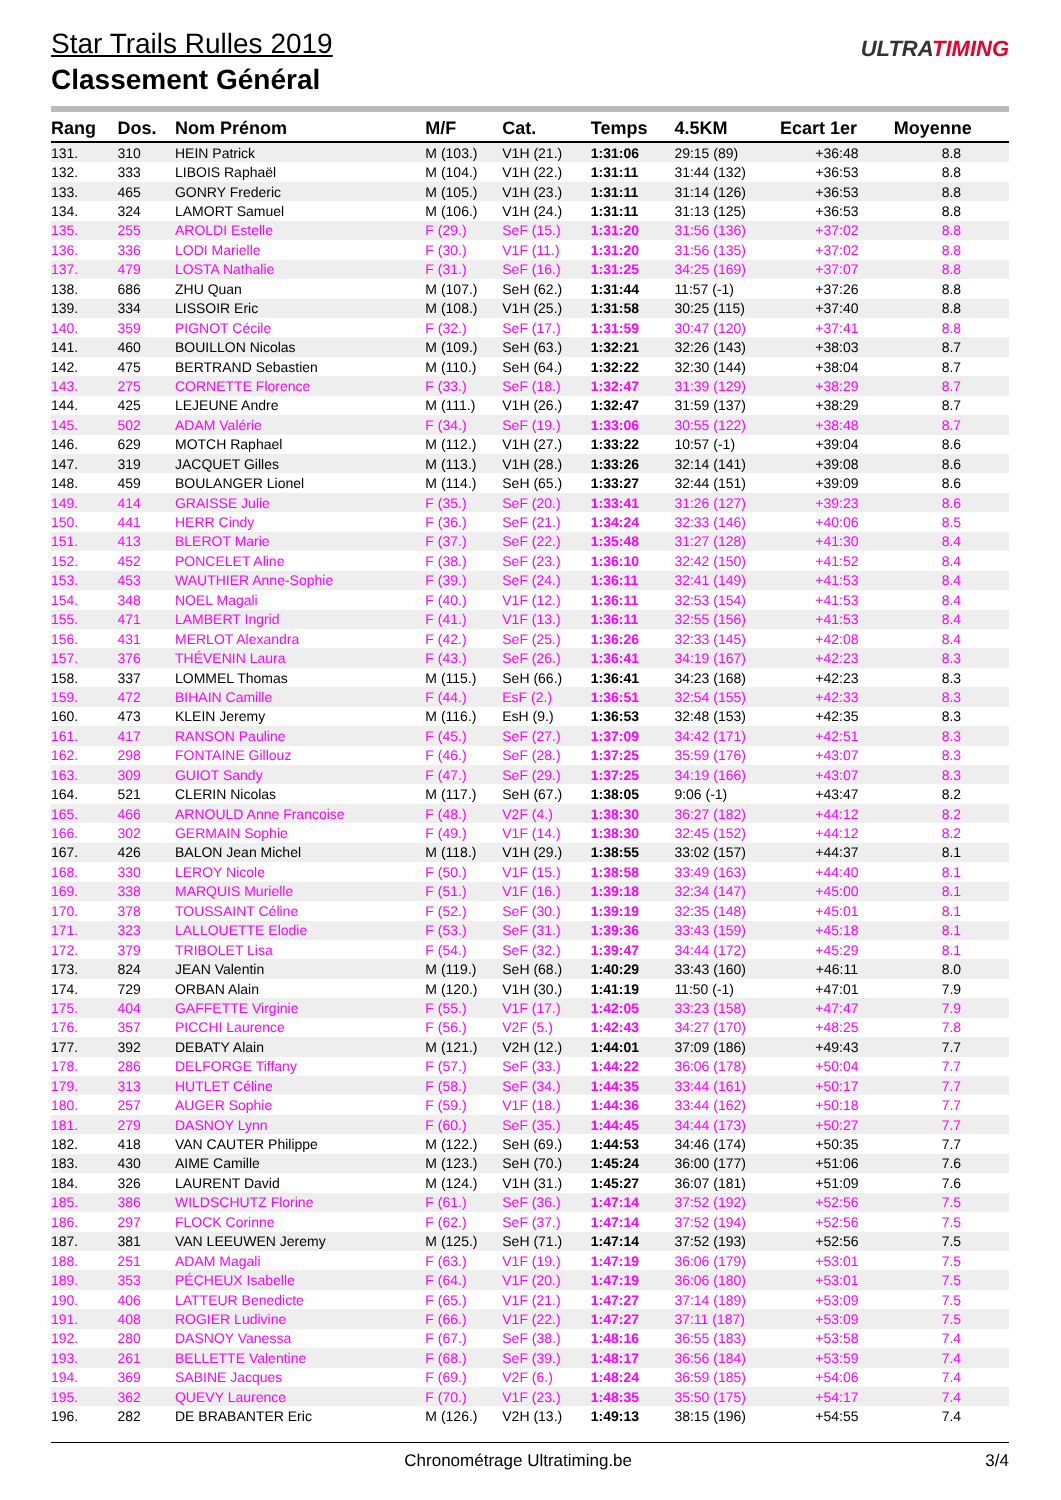Star Trails Rulles 2019
Classement Général
ULTRATIMING
| Rang | Dos. | Nom Prénom | M/F | Cat. | Temps | 4.5KM | Ecart 1er | Moyenne |
| --- | --- | --- | --- | --- | --- | --- | --- | --- |
| 131. | 310 | HEIN Patrick | M (103.) | V1H (21.) | 1:31:06 | 29:15 (89) | +36:48 | 8.8 |
| 132. | 333 | LIBOIS Raphaël | M (104.) | V1H (22.) | 1:31:11 | 31:44 (132) | +36:53 | 8.8 |
| 133. | 465 | GONRY Frederic | M (105.) | V1H (23.) | 1:31:11 | 31:14 (126) | +36:53 | 8.8 |
| 134. | 324 | LAMORT Samuel | M (106.) | V1H (24.) | 1:31:11 | 31:13 (125) | +36:53 | 8.8 |
| 135. | 255 | AROLDI Estelle | F (29.) | SeF (15.) | 1:31:20 | 31:56 (136) | +37:02 | 8.8 |
| 136. | 336 | LODI Marielle | F (30.) | V1F (11.) | 1:31:20 | 31:56 (135) | +37:02 | 8.8 |
| 137. | 479 | LOSTA Nathalie | F (31.) | SeF (16.) | 1:31:25 | 34:25 (169) | +37:07 | 8.8 |
| 138. | 686 | ZHU Quan | M (107.) | SeH (62.) | 1:31:44 | 11:57 (-1) | +37:26 | 8.8 |
| 139. | 334 | LISSOIR Eric | M (108.) | V1H (25.) | 1:31:58 | 30:25 (115) | +37:40 | 8.8 |
| 140. | 359 | PIGNOT Cécile | F (32.) | SeF (17.) | 1:31:59 | 30:47 (120) | +37:41 | 8.8 |
| 141. | 460 | BOUILLON Nicolas | M (109.) | SeH (63.) | 1:32:21 | 32:26 (143) | +38:03 | 8.7 |
| 142. | 475 | BERTRAND Sebastien | M (110.) | SeH (64.) | 1:32:22 | 32:30 (144) | +38:04 | 8.7 |
| 143. | 275 | CORNETTE Florence | F (33.) | SeF (18.) | 1:32:47 | 31:39 (129) | +38:29 | 8.7 |
| 144. | 425 | LEJEUNE Andre | M (111.) | V1H (26.) | 1:32:47 | 31:59 (137) | +38:29 | 8.7 |
| 145. | 502 | ADAM Valérie | F (34.) | SeF (19.) | 1:33:06 | 30:55 (122) | +38:48 | 8.7 |
| 146. | 629 | MOTCH Raphael | M (112.) | V1H (27.) | 1:33:22 | 10:57 (-1) | +39:04 | 8.6 |
| 147. | 319 | JACQUET Gilles | M (113.) | V1H (28.) | 1:33:26 | 32:14 (141) | +39:08 | 8.6 |
| 148. | 459 | BOULANGER Lionel | M (114.) | SeH (65.) | 1:33:27 | 32:44 (151) | +39:09 | 8.6 |
| 149. | 414 | GRAISSE Julie | F (35.) | SeF (20.) | 1:33:41 | 31:26 (127) | +39:23 | 8.6 |
| 150. | 441 | HERR Cindy | F (36.) | SeF (21.) | 1:34:24 | 32:33 (146) | +40:06 | 8.5 |
| 151. | 413 | BLEROT Marie | F (37.) | SeF (22.) | 1:35:48 | 31:27 (128) | +41:30 | 8.4 |
| 152. | 452 | PONCELET Aline | F (38.) | SeF (23.) | 1:36:10 | 32:42 (150) | +41:52 | 8.4 |
| 153. | 453 | WAUTHIER Anne-Sophie | F (39.) | SeF (24.) | 1:36:11 | 32:41 (149) | +41:53 | 8.4 |
| 154. | 348 | NOEL Magali | F (40.) | V1F (12.) | 1:36:11 | 32:53 (154) | +41:53 | 8.4 |
| 155. | 471 | LAMBERT Ingrid | F (41.) | V1F (13.) | 1:36:11 | 32:55 (156) | +41:53 | 8.4 |
| 156. | 431 | MERLOT Alexandra | F (42.) | SeF (25.) | 1:36:26 | 32:33 (145) | +42:08 | 8.4 |
| 157. | 376 | THÉVENIN Laura | F (43.) | SeF (26.) | 1:36:41 | 34:19 (167) | +42:23 | 8.3 |
| 158. | 337 | LOMMEL Thomas | M (115.) | SeH (66.) | 1:36:41 | 34:23 (168) | +42:23 | 8.3 |
| 159. | 472 | BIHAIN Camille | F (44.) | EsF (2.) | 1:36:51 | 32:54 (155) | +42:33 | 8.3 |
| 160. | 473 | KLEIN Jeremy | M (116.) | EsH (9.) | 1:36:53 | 32:48 (153) | +42:35 | 8.3 |
| 161. | 417 | RANSON Pauline | F (45.) | SeF (27.) | 1:37:09 | 34:42 (171) | +42:51 | 8.3 |
| 162. | 298 | FONTAINE Gillouz | F (46.) | SeF (28.) | 1:37:25 | 35:59 (176) | +43:07 | 8.3 |
| 163. | 309 | GUIOT Sandy | F (47.) | SeF (29.) | 1:37:25 | 34:19 (166) | +43:07 | 8.3 |
| 164. | 521 | CLERIN Nicolas | M (117.) | SeH (67.) | 1:38:05 | 9:06 (-1) | +43:47 | 8.2 |
| 165. | 466 | ARNOULD Anne Francoise | F (48.) | V2F (4.) | 1:38:30 | 36:27 (182) | +44:12 | 8.2 |
| 166. | 302 | GERMAIN Sophie | F (49.) | V1F (14.) | 1:38:30 | 32:45 (152) | +44:12 | 8.2 |
| 167. | 426 | BALON Jean Michel | M (118.) | V1H (29.) | 1:38:55 | 33:02 (157) | +44:37 | 8.1 |
| 168. | 330 | LEROY Nicole | F (50.) | V1F (15.) | 1:38:58 | 33:49 (163) | +44:40 | 8.1 |
| 169. | 338 | MARQUIS Murielle | F (51.) | V1F (16.) | 1:39:18 | 32:34 (147) | +45:00 | 8.1 |
| 170. | 378 | TOUSSAINT Céline | F (52.) | SeF (30.) | 1:39:19 | 32:35 (148) | +45:01 | 8.1 |
| 171. | 323 | LALLOUETTE Elodie | F (53.) | SeF (31.) | 1:39:36 | 33:43 (159) | +45:18 | 8.1 |
| 172. | 379 | TRIBOLET Lisa | F (54.) | SeF (32.) | 1:39:47 | 34:44 (172) | +45:29 | 8.1 |
| 173. | 824 | JEAN Valentin | M (119.) | SeH (68.) | 1:40:29 | 33:43 (160) | +46:11 | 8.0 |
| 174. | 729 | ORBAN Alain | M (120.) | V1H (30.) | 1:41:19 | 11:50 (-1) | +47:01 | 7.9 |
| 175. | 404 | GAFFETTE Virginie | F (55.) | V1F (17.) | 1:42:05 | 33:23 (158) | +47:47 | 7.9 |
| 176. | 357 | PICCHI Laurence | F (56.) | V2F (5.) | 1:42:43 | 34:27 (170) | +48:25 | 7.8 |
| 177. | 392 | DEBATY Alain | M (121.) | V2H (12.) | 1:44:01 | 37:09 (186) | +49:43 | 7.7 |
| 178. | 286 | DELFORGE Tiffany | F (57.) | SeF (33.) | 1:44:22 | 36:06 (178) | +50:04 | 7.7 |
| 179. | 313 | HUTLET Céline | F (58.) | SeF (34.) | 1:44:35 | 33:44 (161) | +50:17 | 7.7 |
| 180. | 257 | AUGER Sophie | F (59.) | V1F (18.) | 1:44:36 | 33:44 (162) | +50:18 | 7.7 |
| 181. | 279 | DASNOY Lynn | F (60.) | SeF (35.) | 1:44:45 | 34:44 (173) | +50:27 | 7.7 |
| 182. | 418 | VAN CAUTER Philippe | M (122.) | SeH (69.) | 1:44:53 | 34:46 (174) | +50:35 | 7.7 |
| 183. | 430 | AIME Camille | M (123.) | SeH (70.) | 1:45:24 | 36:00 (177) | +51:06 | 7.6 |
| 184. | 326 | LAURENT David | M (124.) | V1H (31.) | 1:45:27 | 36:07 (181) | +51:09 | 7.6 |
| 185. | 386 | WILDSCHUTZ Florine | F (61.) | SeF (36.) | 1:47:14 | 37:52 (192) | +52:56 | 7.5 |
| 186. | 297 | FLOCK Corinne | F (62.) | SeF (37.) | 1:47:14 | 37:52 (194) | +52:56 | 7.5 |
| 187. | 381 | VAN LEEUWEN Jeremy | M (125.) | SeH (71.) | 1:47:14 | 37:52 (193) | +52:56 | 7.5 |
| 188. | 251 | ADAM Magali | F (63.) | V1F (19.) | 1:47:19 | 36:06 (179) | +53:01 | 7.5 |
| 189. | 353 | PÉCHEUX Isabelle | F (64.) | V1F (20.) | 1:47:19 | 36:06 (180) | +53:01 | 7.5 |
| 190. | 406 | LATTEUR Benedicte | F (65.) | V1F (21.) | 1:47:27 | 37:14 (189) | +53:09 | 7.5 |
| 191. | 408 | ROGIER Ludivine | F (66.) | V1F (22.) | 1:47:27 | 37:11 (187) | +53:09 | 7.5 |
| 192. | 280 | DASNOY Vanessa | F (67.) | SeF (38.) | 1:48:16 | 36:55 (183) | +53:58 | 7.4 |
| 193. | 261 | BELLETTE Valentine | F (68.) | SeF (39.) | 1:48:17 | 36:56 (184) | +53:59 | 7.4 |
| 194. | 369 | SABINE Jacques | F (69.) | V2F (6.) | 1:48:24 | 36:59 (185) | +54:06 | 7.4 |
| 195. | 362 | QUEVY Laurence | F (70.) | V1F (23.) | 1:48:35 | 35:50 (175) | +54:17 | 7.4 |
| 196. | 282 | DE BRABANTER Eric | M (126.) | V2H (13.) | 1:49:13 | 38:15 (196) | +54:55 | 7.4 |
Chronométrage Ultratiming.be 3/4